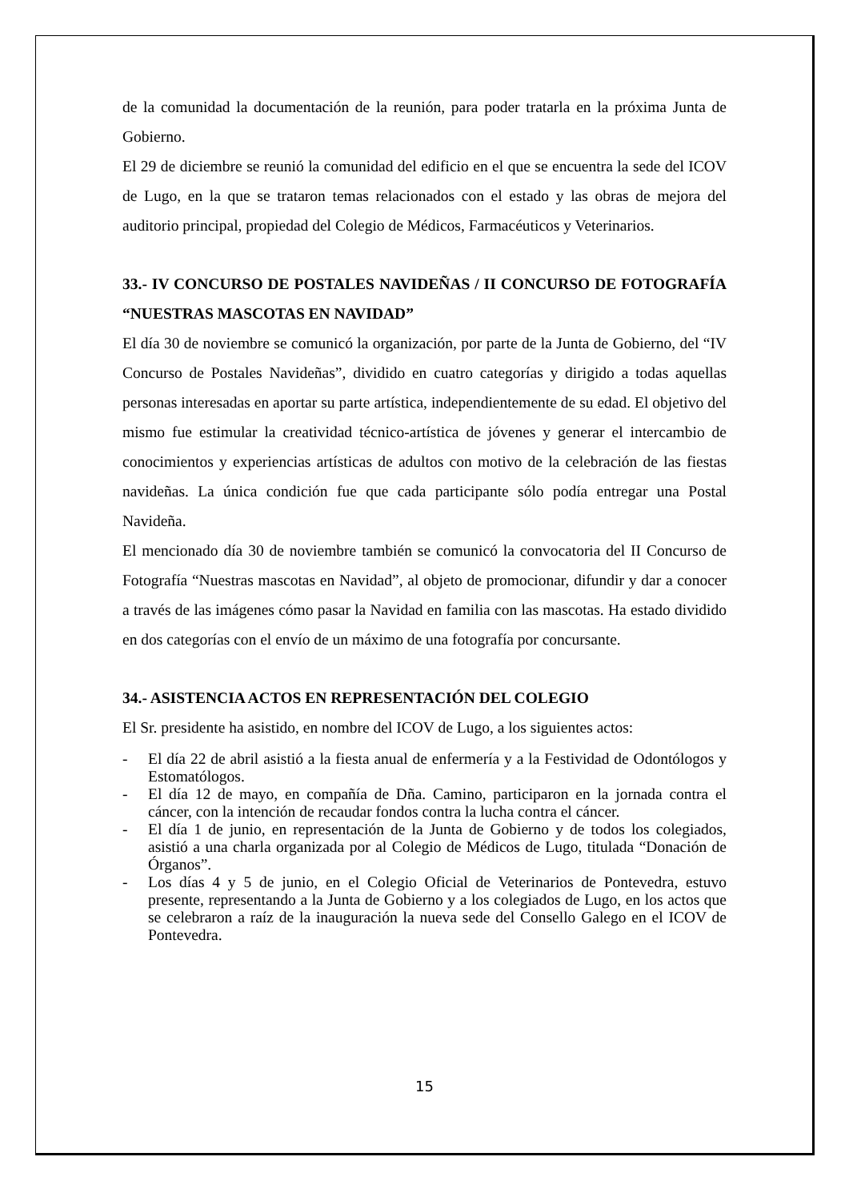de la comunidad la documentación de la reunión, para poder tratarla en la próxima Junta de Gobierno.
El 29 de diciembre se reunió la comunidad del edificio en el que se encuentra la sede del ICOV de Lugo, en la que se trataron temas relacionados con el estado y las obras de mejora del auditorio principal, propiedad del Colegio de Médicos, Farmacéuticos y Veterinarios.
33.- IV CONCURSO DE POSTALES NAVIDEÑAS / II CONCURSO DE FOTOGRAFÍA “NUESTRAS MASCOTAS EN NAVIDAD”
El día 30 de noviembre se comunicó la organización, por parte de la Junta de Gobierno, del “IV Concurso de Postales Navideñas”, dividido en cuatro categorías y dirigido a todas aquellas personas interesadas en aportar su parte artística, independientemente de su edad. El objetivo del mismo fue estimular la creatividad técnico-artística de jóvenes y generar el intercambio de conocimientos y experiencias artísticas de adultos con motivo de la celebración de las fiestas navideñas. La única condición fue que cada participante sólo podía entregar una Postal Navideña.
El mencionado día 30 de noviembre también se comunicó la convocatoria del II Concurso de Fotografía “Nuestras mascotas en Navidad”, al objeto de promocionar, difundir y dar a conocer a través de las imágenes cómo pasar la Navidad en familia con las mascotas. Ha estado dividido en dos categorías con el envío de un máximo de una fotografía por concursante.
34.- ASISTENCIA ACTOS EN REPRESENTACIÓN DEL COLEGIO
El Sr. presidente ha asistido, en nombre del ICOV de Lugo, a los siguientes actos:
- El día 22 de abril asistió a la fiesta anual de enfermería y a la Festividad de Odontólogos y Estomatólogos.
- El día 12 de mayo, en compañía de Dña. Camino, participaron en la jornada contra el cáncer, con la intención de recaudar fondos contra la lucha contra el cáncer.
- El día 1 de junio, en representación de la Junta de Gobierno y de todos los colegiados, asistió a una charla organizada por al Colegio de Médicos de Lugo, titulada “Donación de Órganos”.
- Los días 4 y 5 de junio, en el Colegio Oficial de Veterinarios de Pontevedra, estuvo presente, representando a la Junta de Gobierno y a los colegiados de Lugo, en los actos que se celebraron a raíz de la inauguración la nueva sede del Consello Galego en el ICOV de Pontevedra.
15